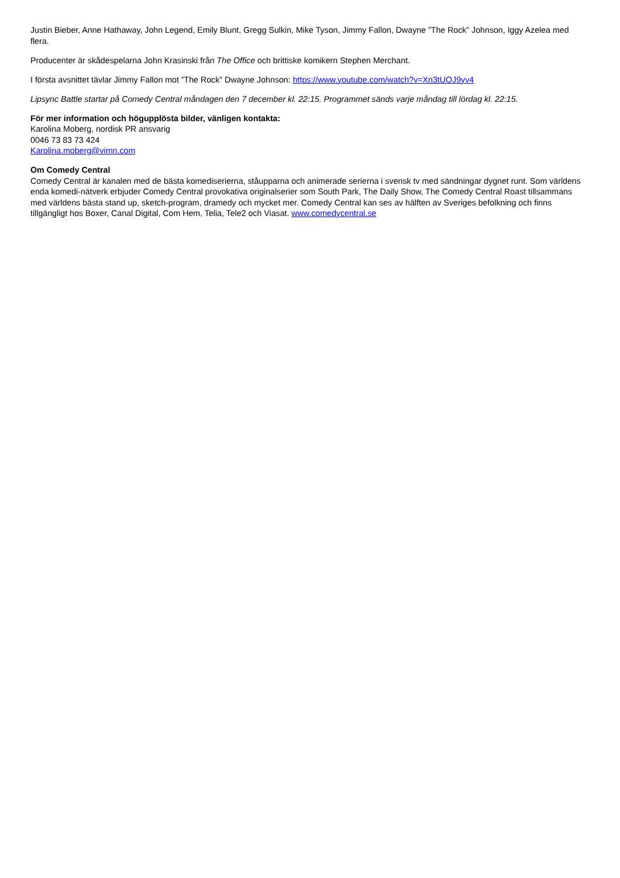Justin Bieber, Anne Hathaway, John Legend, Emily Blunt, Gregg Sulkin, Mike Tyson, Jimmy Fallon, Dwayne ”The Rock” Johnson, Iggy Azelea med flera.
Producenter är skådespelarna John Krasinski från The Office och brittiske komikern Stephen Merchant.
I första avsnittet tävlar Jimmy Fallon mot ”The Rock” Dwayne Johnson: https://www.youtube.com/watch?v=Xn3tUOJ9yv4
Lipsync Battle startar på Comedy Central måndagen den 7 december kl. 22:15. Programmet sänds varje måndag till lördag kl. 22:15.
För mer information och högupplösta bilder, vänligen kontakta:
Karolina Moberg, nordisk PR ansvarig
0046 73 83 73 424
Karolina.moberg@vimn.com
Om Comedy Central
Comedy Central är kanalen med de bästa komediserierna, ståupparna och animerade serierna i svensk tv med sändningar dygnet runt. Som världens enda komedi-nätverk erbjuder Comedy Central provokativa originalserier som South Park, The Daily Show, The Comedy Central Roast tillsammans med världens bästa stand up, sketch-program, dramedy och mycket mer. Comedy Central kan ses av hälften av Sveriges befolkning och finns tillgängligt hos Boxer, Canal Digital, Com Hem, Telia, Tele2 och Viasat. www.comedycentral.se